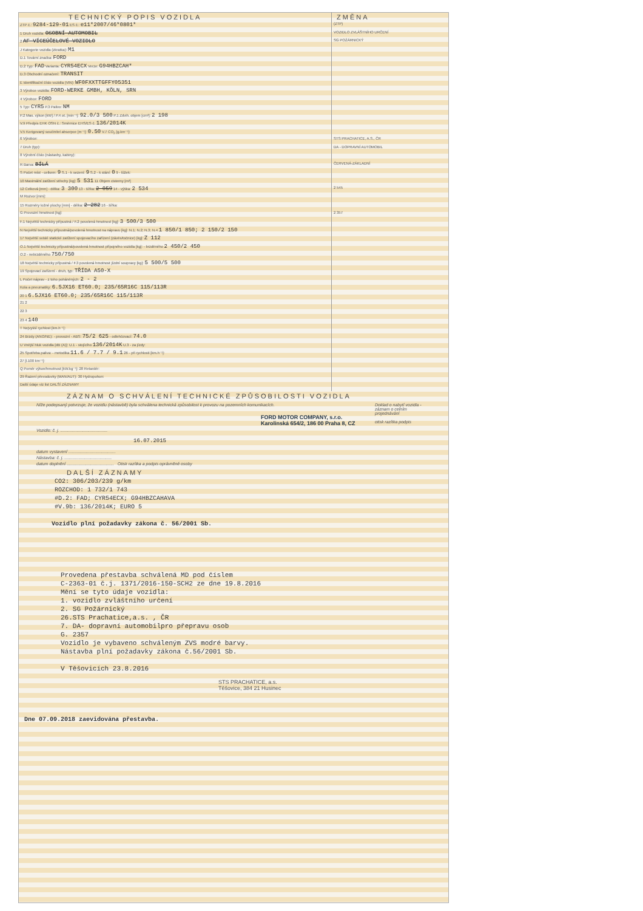| TECHNICKÝ POPIS VOZIDLA | ZMĚNA |
| ZTP č.: 9284-129-01 ES č.: e11*2007/46*0801* | (ZTP) |
| 1 Druh vozidla: OSOBNÍ AUTOMOBIL | VOZIDLO ZVLÁŠTNÍHO URČENÍ |
| 2 AF VÍCEÚČELOVÉ VOZIDLO | SG POŽÁRNICKÝ |
| J Kategorie vozidla (zkratka): M1 | |
| D.1 Tovární značka: FORD | |
| D.2 Typ: FAD Varianta: CYR54ECX Verze: G94HBZCAH* | |
| D.3 Obchodní označení: TRANSIT | |
| E Identifikační číslo vozidla (VIN): WF0FXXTTGFFY05351 | |
| 3 Výrobce vozidla: FORD-WERKE GMBH, KÖLN, SRN | |
| 4 Výrobce: FORD | |
| 5 Typ: CYR5 P.3 Palivo: NM | |
| P.2 Max. výkon [kW] / P.4 ot. [min⁻¹]: 92.0/3 500 P.1 Zdvih. objem [cm³]: 2 198 | |
| V.9 Předpis EHK OSN č.: Směrnice EHS/ES č. 136/2014K | |
| V.5 Korigovaný součinitel absorpce [m⁻¹]: 0.50 V.7 CO<sub>2</sub> [g.km⁻¹]: | |
| 6 Výrobce: | STS PRACHATICE, A.S., ČR |
| 7 Druh (typ): | DA - DOPRAVNÍ AUTOMOBIL |
| 8 Výrobní číslo (nástavby, kabiny): | |
| R Barva: BÍLÁ | ČERVENÁ-ZÁKLADNÍ |
| S Počet míst - celkem: 9 S.1 - k sezení: 9 S.2 - k stání: 0 9 - lůžek: | |
| 10 Maximální zatížení střechy [kg]: 5 531 11 Objem cisterny [m³] | |
| 12 Celková [mm] - délka: 3 300 13 - šířka: 2 059 14 - výška: 2 534 | 2 545 |
| M Rozvor [mm]: | |
| 15 Rozměry ložné plochy [mm] - délka: 2 282 16 - šířka: | |
| G Provozní hmotnost [kg]: | 2 357 |
| F.1 Největší technicky přípustná / F.2 povolená hmotnost [kg]: 3 500/3 500 | |
| N Největší technicky přípustná/povolená hmotnost na nápravu [kg]: N.1; N.2; N.3; N.4 1 850/1 850; 2 150/2 150 | |
| 17 Největší svislé statické zatížení spojovacího zařízení (závěs/točnice) [kg]: Z 112 | |
| O.1 Největší technicky přípustná/povolená hmotnost přípojného vozidla [kg]: - brzděného 2 450/2 450 | |
| O.2 - nebrzděného 750/750 | |
| 18 Největší technicky přípustná / F.3 povolená hmotnost jízdní soupravy [kg]: 5 500/5 500 | |
| 19 Spojovací zařízení - druh, typ: TŘÍDA A50-X | |
| L Počet náprav - z toho poháněných: 2 - 2 | |
| Kola a pneumatiky: 6.5JX16 ET60.0; 235/65R16C 115/113R | |
| 20 1 6.5JX16 ET60.0; 235/65R16C 115/113R | |
| 21 2 | |
| 22 3 | |
| 23 4 140 | |
| T Nejvyšší rychlost [km.h⁻¹]: | |
| 24 Brzdy (ANO/NE): - provozní - ABS: 75/2 625 - odlehčovací: 74.0 | |
| U Vnější hluk vozidla [dB (A)]: U.1 - stojícího 136/2014K U.3 - za jízdy: | |
| 25 Spotřeba paliva: - metodika 11.6 / 7.7 / 9.1 26 - při rychlosti [km.h⁻¹]: | |
| 27 [l.100 km⁻¹]: | |
| Q Poměr výkon/hmotnost [kW.kg⁻¹]: 28 Retardér: | |
| 29 Řazení převodovky (MAN/AUT): 30 Hydropohon: | |
| Další údaje viz list DALŠÍ ZÁZNAMY | |
ZÁZNAM O SCHVÁLENÍ TECHNICKÉ ZPŮSOBILOSTI VOZIDLA
Níže podepsaný potvrzuje, že vozidlu (nástavbě) byla schválena technická způsobilost k provozu na pozemních komunikacích.
FORD MOTOR COMPANY, s.r.o.
Karolinská 654/2, 186 00 Praha 8, CZ
Vozidlo: č. j. ........................................
16.07.2015
datum vystavení ........................................
Nástavba: č. j. ........................................
datum doplnění ........................................ Otisk razítka a podpis oprávněné osoby
Doklad o nabytí vozidla - záznam o celním projednávání
otisk razítka podpis
DALŠÍ ZÁZNAMY
CO2: 306/203/239 g/km
ROZCHOD: 1 732/1 743
#D.2: FAD; CYR54ECX; G94HBZCAHAVA
#V.9b: 136/2014K; EURO 5
Vozidlo plní požadavky zákona č. 56/2001 Sb.
Provedena přestavba schválená MD pod číslem
C-2363-01 č.j. 1371/2016-150-SCH2 ze dne 19.8.2016
Mění se tyto údaje vozidla:
1. vozidlo zvláštního určení
2. SG Požárnický
26.STS Prachatice,a.s. , ČR
7. DA- dopravní automobilpro přepravu osob
G. 2357
Vozidlo je vybaveno schváleným ZVS modré barvy.
Nástavba plní požadavky zákona č.56/2001 Sb.
V Těšovicích 23.8.2016
STS PRACHATICE, a.s.
Těšovice, 384 21 Husinec
Dne 07.09.2018 zaevidována přestavba.